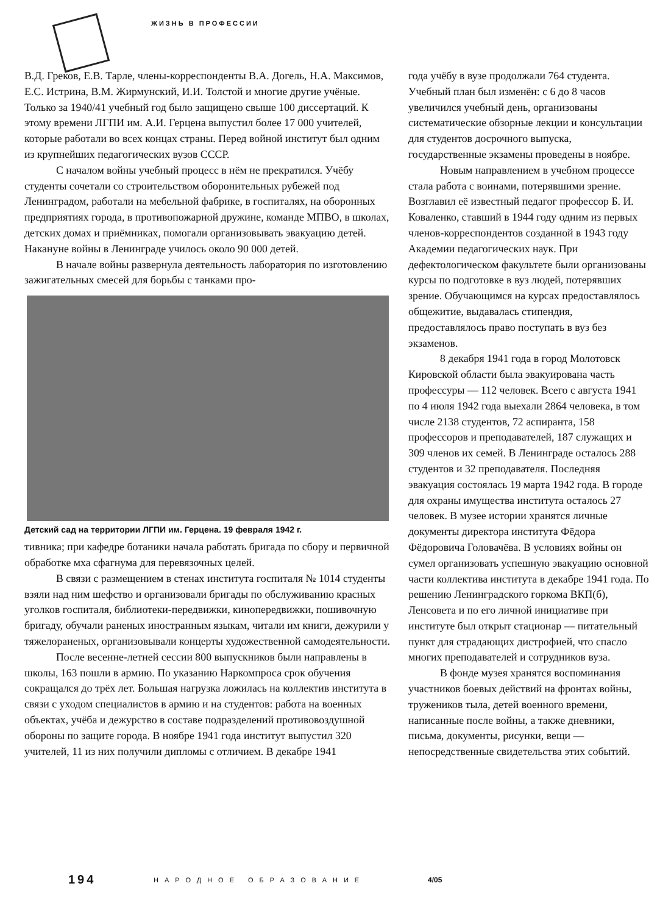ЖИЗНЬ В ПРОФЕССИИ
В.Д. Греков, Е.В. Тарле, члены-корреспонденты В.А. Догель, Н.А. Максимов, Е.С. Истрина, В.М. Жирмунский, И.И. Толстой и многие другие учёные. Только за 1940/41 учебный год было защищено свыше 100 диссертаций. К этому времени ЛГПИ им. А.И. Герцена выпустил более 17 000 учителей, которые работали во всех концах страны. Перед войной институт был одним из крупнейших педагогических вузов СССР.
С началом войны учебный процесс в нём не прекратился. Учёбу студенты сочетали со строительством оборонительных рубежей под Ленинградом, работали на мебельной фабрике, в госпиталях, на оборонных предприятиях города, в противопожарной дружине, команде МПВО, в школах, детских домах и приёмниках, помогали организовывать эвакуацию детей. Накануне войны в Ленинграде училось около 90 000 детей.
В начале войны развернула деятельность лаборатория по изготовлению зажигательных смесей для борьбы с танками про-
Детский сад на территории ЛГПИ им. Герцена. 19 февраля 1942 г.
тивника; при кафедре ботаники начала работать бригада по сбору и первичной обработке мха сфагнума для перевязочных целей.
В связи с размещением в стенах института госпиталя № 1014 студенты взяли над ним шефство и организовали бригады по обслуживанию красных уголков госпиталя, библиотеки-передвижки, кинопередвижки, пошивочную бригаду, обучали раненых иностранным языкам, читали им книги, дежурили у тяжелораненых, организовывали концерты художественной самодеятельности.
После весенне-летней сессии 800 выпускников были направлены в школы, 163 пошли в армию. По указанию Наркомпроса срок обучения сокращался до трёх лет. Большая нагрузка ложилась на коллектив института в связи с уходом специалистов в армию и на студентов: работа на военных объектах, учёба и дежурство в составе подразделений противовоздушной обороны по защите города. В ноябре 1941 года институт выпустил 320 учителей, 11 из них получили дипломы с отличием. В декабре 1941
года учёбу в вузе продолжали 764 студента. Учебный план был изменён: с 6 до 8 часов увеличился учебный день, организованы систематические обзорные лекции и консультации для студентов досрочного выпуска, государственные экзамены проведены в ноябре.
Новым направлением в учебном процессе стала работа с воинами, потерявшими зрение. Возглавил её известный педагог профессор Б. И. Коваленко, ставший в 1944 году одним из первых членов-корреспондентов созданной в 1943 году Академии педагогических наук. При дефектологическом факультете были организованы курсы по подготовке в вуз людей, потерявших зрение. Обучающимся на курсах предоставлялось общежитие, выдавалась стипендия, предоставлялось право поступать в вуз без экзаменов.
8 декабря 1941 года в город Молотовск Кировской области была эвакуирована часть профессуры — 112 человек. Всего с августа 1941 по 4 июля 1942 года выехали 2864 человека, в том числе 2138 студентов, 72 аспиранта, 158 профессоров и преподавателей, 187 служащих и 309 членов их семей. В Ленинграде осталось 288 студентов и 32 преподавателя. Последняя эвакуация состоялась 19 марта 1942 года. В городе для охраны имущества института осталось 27 человек. В музее истории хранятся личные документы директора института Фёдора Фёдоровича Головачёва. В условиях войны он сумел организовать успешную эвакуацию основной части коллектива института в декабре 1941 года. По решению Ленинградского горкома ВКП(б), Ленсовета и по его личной инициативе при институте был открыт стационар — питательный пункт для страдающих дистрофией, что спасло многих преподавателей и сотрудников вуза.
В фонде музея хранятся воспоминания участников боевых действий на фронтах войны, тружеников тыла, детей военного времени, написанные после войны, а также дневники, письма, документы, рисунки, вещи — непосредственные свидетельства этих событий.
194 НАРОДНОЕ ОБРАЗОВАНИЕ 4/05